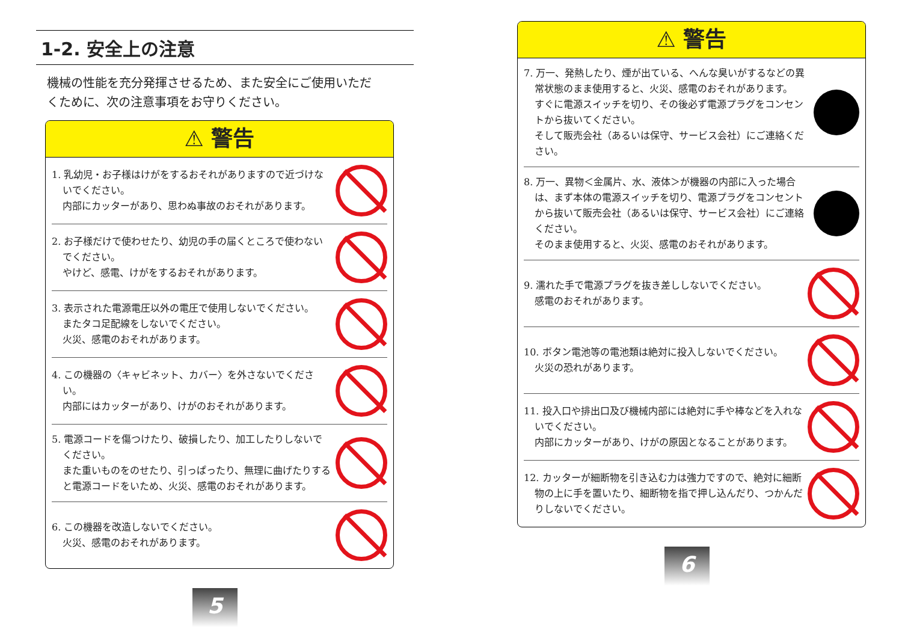1-2. 安全上の注意
機械の性能を充分発揮させるため、また安全にご使用いただくために、次の注意事項をお守りください。
⚠ 警告
1. 乳幼児・お子様はけがをするおそれがありますので近づけないでください。
内部にカッターがあり、思わぬ事故のおそれがあります。
2. お子様だけで使わせたり、幼児の手の届くところで使わないでください。
やけど、感電、けがをするおそれがあります。
3. 表示された電源電圧以外の電圧で使用しないでください。
またタコ足配線をしないでください。
火災、感電のおそれがあります。
4. この機器の〈キャビネット、カバー〉を外さないでください。
内部にはカッターがあり、けがのおそれがあります。
5. 電源コードを傷つけたり、破損したり、加工したりしないでください。
また重いものをのせたり、引っぱったり、無理に曲げたりすると電源コードをいため、火災、感電のおそれがあります。
6. この機器を改造しないでください。
火災、感電のおそれがあります。
5
⚠ 警告
7. 万一、発熱したり、煙が出ている、へんな臭いがするなどの異常状態のまま使用すると、火災、感電のおそれがあります。
すぐに電源スイッチを切り、その後必ず電源プラグをコンセントから抜いてください。
そして販売会社（あるいは保守、サービス会社）にご連絡ください。
8. 万一、異物＜金属片、水、液体＞が機器の内部に入った場合は、まず本体の電源スイッチを切り、電源プラグをコンセントから抜いて販売会社（あるいは保守、サービス会社）にご連絡ください。
そのまま使用すると、火災、感電のおそれがあります。
9. 濡れた手で電源プラグを抜き差ししないでください。
感電のおそれがあります。
10. ボタン電池等の電池類は絶対に投入しないでください。
火災の恐れがあります。
11. 投入口や排出口及び機械内部には絶対に手や棒などを入れないでください。
内部にカッターがあり、けがの原因となることがあります。
12. カッターが細断物を引き込む力は強力ですので、絶対に細断物の上に手を置いたり、細断物を指で押し込んだり、つかんだりしないでください。
6